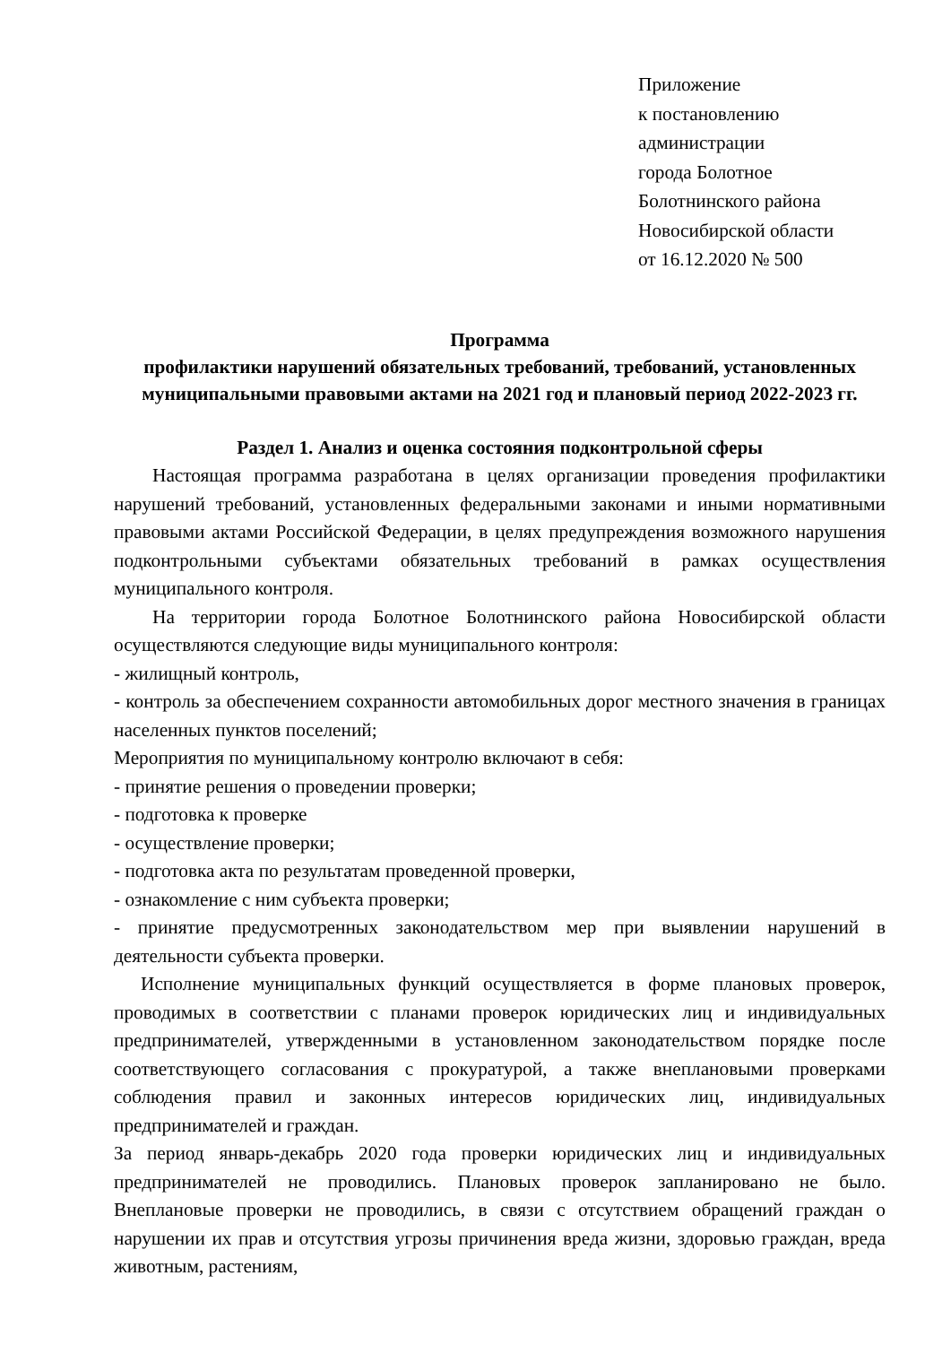Приложение
к постановлению
администрации
города Болотное
Болотнинского района
Новосибирской области
от 16.12.2020 № 500
Программа
профилактики нарушений обязательных требований, требований, установленных муниципальными правовыми актами на 2021 год и плановый период 2022-2023 гг.
Раздел 1. Анализ и оценка состояния подконтрольной сферы
Настоящая программа разработана в целях организации проведения профилактики нарушений требований, установленных федеральными законами и иными нормативными правовыми актами Российской Федерации, в целях предупреждения возможного нарушения подконтрольными субъектами обязательных требований в рамках осуществления муниципального контроля.
На территории города Болотное Болотнинского района Новосибирской области осуществляются следующие виды муниципального контроля:
- жилищный контроль,
- контроль за обеспечением сохранности автомобильных дорог местного значения в границах населенных пунктов поселений;
Мероприятия по муниципальному контролю включают в себя:
- принятие решения о проведении проверки;
- подготовка к проверке
- осуществление проверки;
- подготовка акта по результатам проведенной проверки,
- ознакомление с ним субъекта проверки;
- принятие предусмотренных законодательством мер при выявлении нарушений в деятельности субъекта проверки.
Исполнение муниципальных функций осуществляется в форме плановых проверок, проводимых в соответствии с планами проверок юридических лиц и индивидуальных предпринимателей, утвержденными в установленном законодательством порядке после соответствующего согласования с прокуратурой, а также внеплановыми проверками соблюдения правил и законных интересов юридических лиц, индивидуальных предпринимателей и граждан.
За период январь-декабрь 2020 года проверки юридических лиц и индивидуальных предпринимателей не проводились. Плановых проверок запланировано не было. Внеплановые проверки не проводились, в связи с отсутствием обращений граждан о нарушении их прав и отсутствия угрозы причинения вреда жизни, здоровью граждан, вреда животным, растениям,